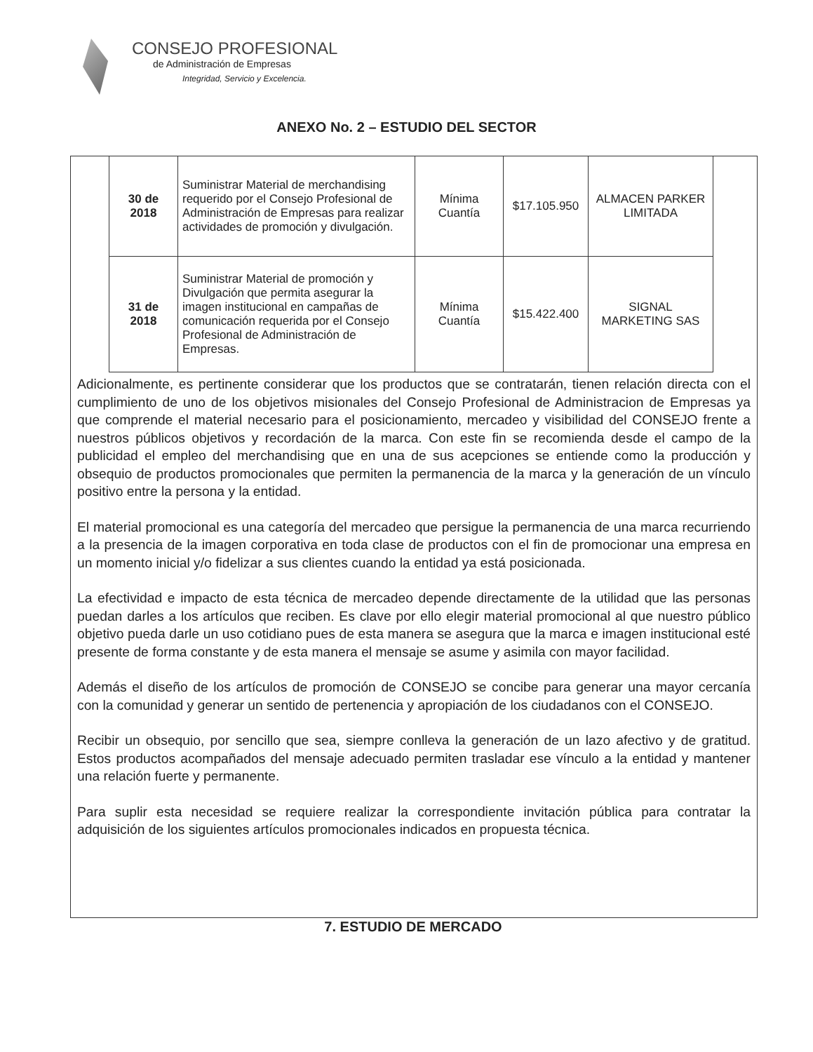CONSEJO PROFESIONAL
de Administración de Empresas
Integridad, Servicio y Excelencia.
ANEXO No. 2 – ESTUDIO DEL SECTOR
| 30 de 2018 | Suministrar Material de merchandising requerido por el Consejo Profesional de Administración de Empresas para realizar actividades de promoción y divulgación. | Mínima Cuantía | $17.105.950 | ALMACEN PARKER LIMITADA |
| 31 de 2018 | Suministrar Material de promoción y Divulgación que permita asegurar la imagen institucional en campañas de comunicación requerida por el Consejo Profesional de Administración de Empresas. | Mínima Cuantía | $15.422.400 | SIGNAL MARKETING SAS |
Adicionalmente, es pertinente considerar que los productos que se contratarán, tienen relación directa con el cumplimiento de uno de los objetivos misionales del Consejo Profesional de Administracion de Empresas ya que comprende el material necesario para el posicionamiento, mercadeo y visibilidad del CONSEJO frente a nuestros públicos objetivos y recordación de la marca. Con este fin se recomienda desde el campo de la publicidad el empleo del merchandising que en una de sus acepciones se entiende como la producción y obsequio de productos promocionales que permiten la permanencia de la marca y la generación de un vínculo positivo entre la persona y la entidad.
El material promocional es una categoría del mercadeo que persigue la permanencia de una marca recurriendo a la presencia de la imagen corporativa en toda clase de productos con el fin de promocionar una empresa en un momento inicial y/o fidelizar a sus clientes cuando la entidad ya está posicionada.
La efectividad e impacto de esta técnica de mercadeo depende directamente de la utilidad que las personas puedan darles a los artículos que reciben. Es clave por ello elegir material promocional al que nuestro público objetivo pueda darle un uso cotidiano pues de esta manera se asegura que la marca e imagen institucional esté presente de forma constante y de esta manera el mensaje se asume y asimila con mayor facilidad.
Además el diseño de los artículos de promoción de CONSEJO se concibe para generar una mayor cercanía con la comunidad y generar un sentido de pertenencia y apropiación de los ciudadanos con el CONSEJO.
Recibir un obsequio, por sencillo que sea, siempre conlleva la generación de un lazo afectivo y de gratitud. Estos productos acompañados del mensaje adecuado permiten trasladar ese vínculo a la entidad y mantener una relación fuerte y permanente.
Para suplir esta necesidad se requiere realizar la correspondiente invitación pública para contratar la adquisición de los siguientes artículos promocionales indicados en propuesta técnica.
7. ESTUDIO DE MERCADO